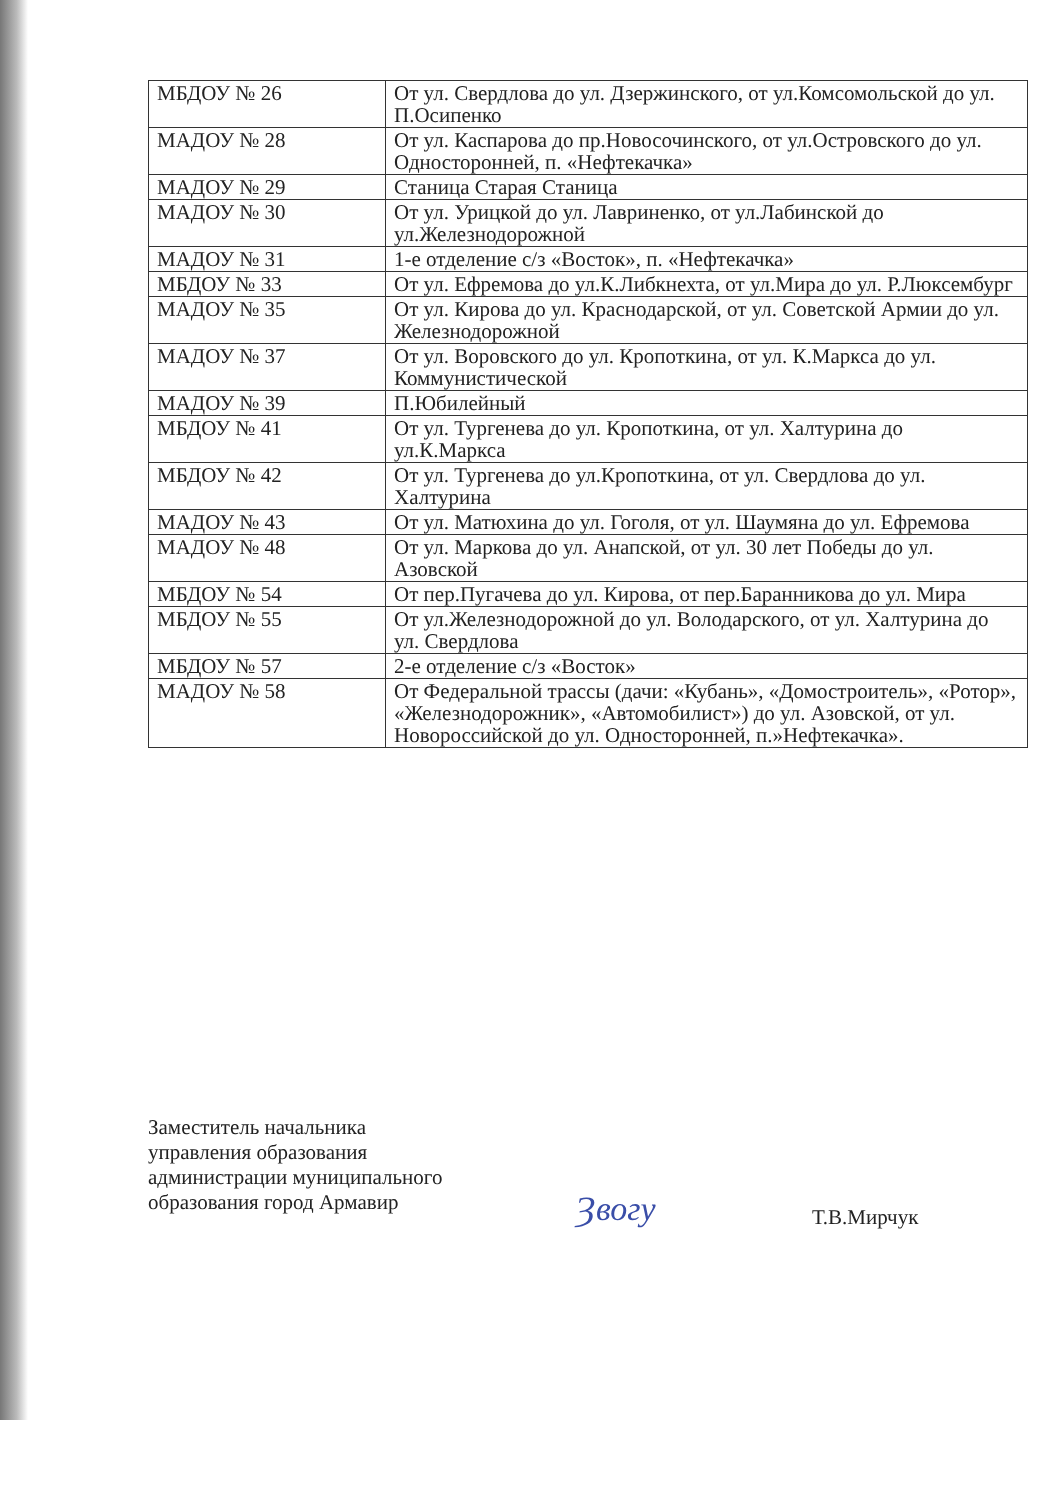| МБДОУ № 26 | От ул. Свердлова до ул. Дзержинского, от ул.Комсомольской до ул. П.Осипенко |
| МАДОУ № 28 | От ул. Каспарова до пр.Новосочинского, от ул.Островского до ул. Односторонней, п. «Нефтекачка» |
| МАДОУ № 29 | Станица Старая Станица |
| МАДОУ № 30 | От ул. Урицкой до ул. Лавриненко, от ул.Лабинской до ул.Железнодорожной |
| МАДОУ № 31 | 1-е отделение с/з «Восток», п. «Нефтекачка» |
| МБДОУ № 33 | От ул. Ефремова до ул.К.Либкнехта, от ул.Мира до ул. Р.Люксембург |
| МАДОУ № 35 | От ул. Кирова до ул. Краснодарской, от ул. Советской Армии до ул. Железнодорожной |
| МАДОУ № 37 | От ул. Воровского до ул. Кропоткина, от ул. К.Маркса до ул. Коммунистической |
| МАДОУ № 39 | П.Юбилейный |
| МБДОУ № 41 | От ул. Тургенева до ул. Кропоткина, от ул. Халтурина до ул.К.Маркса |
| МБДОУ № 42 | От ул. Тургенева до ул.Кропоткина, от ул. Свердлова до ул. Халтурина |
| МАДОУ № 43 | От ул. Матюхина до ул. Гоголя, от ул. Шаумяна до ул. Ефремова |
| МАДОУ № 48 | От ул. Маркова до ул. Анапской, от ул. 30 лет Победы до ул. Азовской |
| МБДОУ № 54 | От пер.Пугачева до ул. Кирова, от пер.Баранникова до ул. Мира |
| МБДОУ № 55 | От ул.Железнодорожной до ул. Володарского, от ул. Халтурина до ул. Свердлова |
| МБДОУ № 57 | 2-е отделение с/з «Восток» |
| МАДОУ № 58 | От Федеральной трассы (дачи: «Кубань», «Домостроитель», «Ротор», «Железнодорожник», «Автомобилист») до ул. Азовской, от ул. Новороссийской до ул. Односторонней, п.»Нефтекачка». |
Заместитель начальника
управления образования
администрации муниципального
образования город Армавир
Ȝвогу Т.В.Мирчук